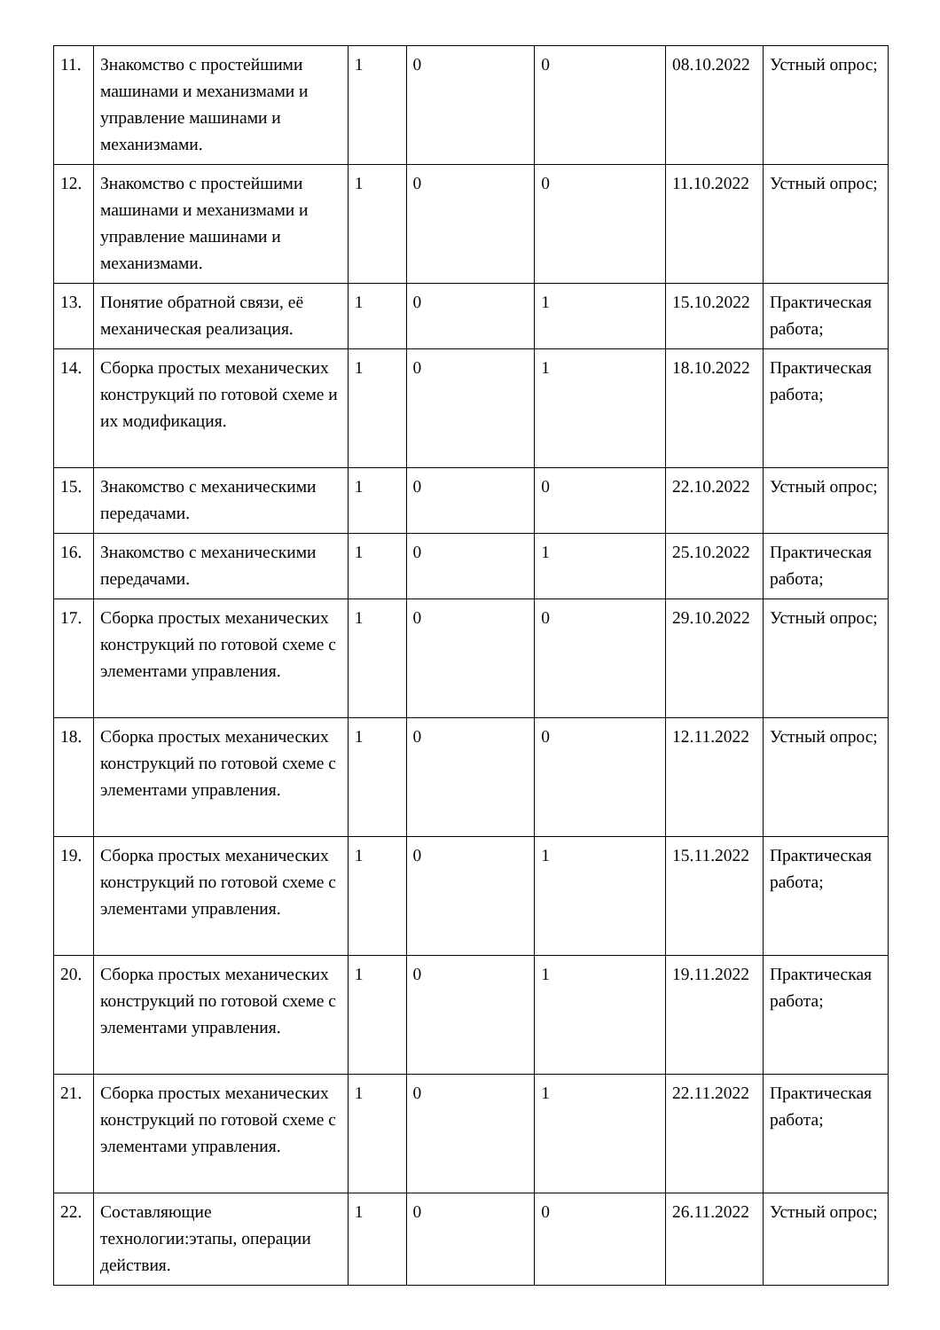| 11. | Знакомство с простейшими машинами и механизмами и управление машинами и механизмами. | 1 | 0 | 0 | 08.10.2022 | Устный опрос; |
| 12. | Знакомство с простейшими машинами и механизмами и управление машинами и механизмами. | 1 | 0 | 0 | 11.10.2022 | Устный опрос; |
| 13. | Понятие обратной связи, её механическая реализация. | 1 | 0 | 1 | 15.10.2022 | Практическая работа; |
| 14. | Сборка простых механических конструкций по готовой схеме и их модификация. | 1 | 0 | 1 | 18.10.2022 | Практическая работа; |
| 15. | Знакомство с механическими передачами. | 1 | 0 | 0 | 22.10.2022 | Устный опрос; |
| 16. | Знакомство с механическими передачами. | 1 | 0 | 1 | 25.10.2022 | Практическая работа; |
| 17. | Сборка простых механических конструкций по готовой схеме с элементами управления. | 1 | 0 | 0 | 29.10.2022 | Устный опрос; |
| 18. | Сборка простых механических конструкций по готовой схеме с элементами управления. | 1 | 0 | 0 | 12.11.2022 | Устный опрос; |
| 19. | Сборка простых механических конструкций по готовой схеме с элементами управления. | 1 | 0 | 1 | 15.11.2022 | Практическая работа; |
| 20. | Сборка простых механических конструкций по готовой схеме с элементами управления. | 1 | 0 | 1 | 19.11.2022 | Практическая работа; |
| 21. | Сборка простых механических конструкций по готовой схеме с элементами управления. | 1 | 0 | 1 | 22.11.2022 | Практическая работа; |
| 22. | Составляющие технологии:этапы, операции действия. | 1 | 0 | 0 | 26.11.2022 | Устный опрос; |